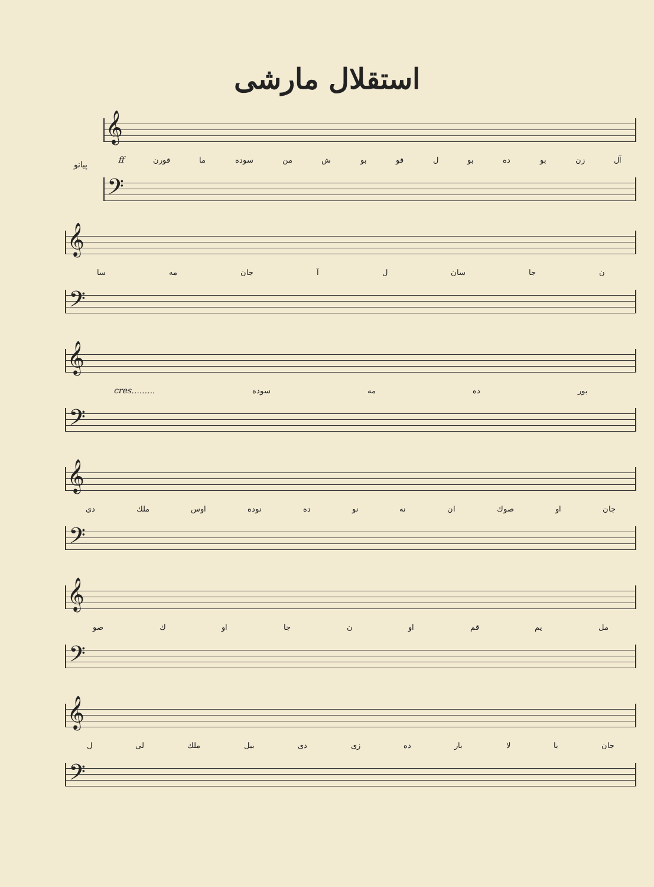استقلال مارشی
پیانو
𝄞
آل زن بو ده بو ل قو بو ش من سوده ما قورن ff
𝄢
𝄞
ن جا سان ل آ جان مه سا
𝄢
𝄞
بور ده مه سوده cres.........
𝄢
𝄞
جان او صوك ان نه نو ده نوده اوس ملك دی
𝄢
𝄞
مل يم قم او ن جا او ك صو
𝄢
𝄞
جان با لا بار ده زی دی بیل ملك لی ل
𝄢